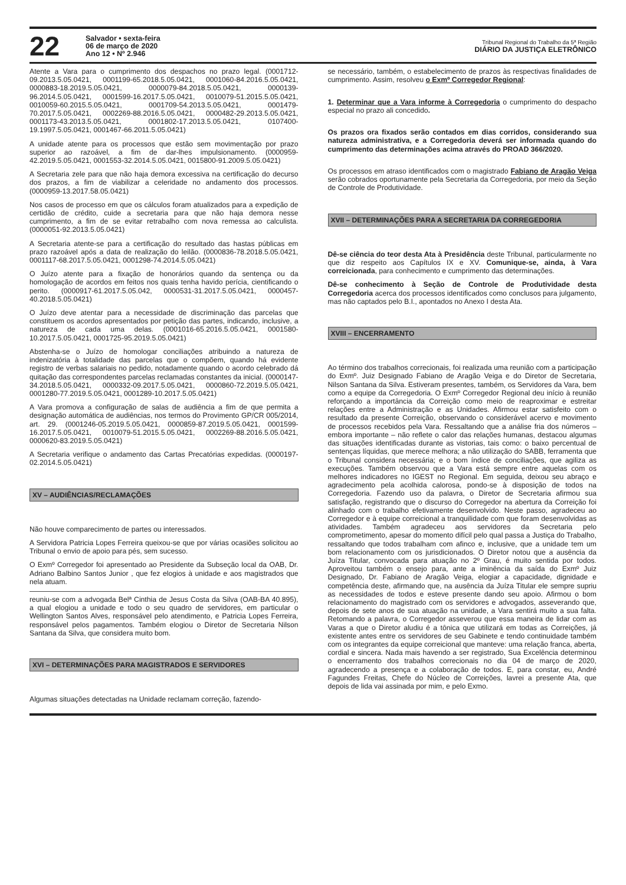22
Salvador • sexta-feira
06 de março de 2020
Ano 12 • Nº 2.946
Tribunal Regional do Trabalho da 5ª Região
DIÁRIO DA JUSTIÇA ELETRÔNICO
Atente a Vara para o cumprimento dos despachos no prazo legal. (0001712-09.2013.5.05.0421, 0001199-65.2018.5.05.0421, 0001060-84.2016.5.05.0421, 0000883-18.2019.5.05.0421, 0000079-84.2018.5.05.0421, 0000139-96.2014.5.05.0421, 0001599-16.2017.5.05.0421, 0010079-51.2015.5.05.0421, 0010059-60.2015.5.05.0421, 0001709-54.2013.5.05.0421, 0001479-70.2017.5.05.0421, 0002269-88.2016.5.05.0421, 0000482-29.2013.5.05.0421, 0001173-43.2013.5.05.0421, 0001802-17.2013.5.05.0421, 0107400-19.1997.5.05.0421, 0001467-66.2011.5.05.0421)
A unidade atente para os processos que estão sem movimentação por prazo superior ao razoável, a fim de dar-lhes impulsionamento. (0000959-42.2019.5.05.0421, 0001553-32.2014.5.05.0421, 0015800-91.2009.5.05.0421)
A Secretaria zele para que não haja demora excessiva na certificação do decurso dos prazos, a fim de viabilizar a celeridade no andamento dos processos. (0000959-13.2017.58.05.0421)
Nos casos de processo em que os cálculos foram atualizados para a expedição de certidão de crédito, cuide a secretaria para que não haja demora nesse cumprimento, a fim de se evitar retrabalho com nova remessa ao calculista. (0000051-92.2013.5.05.0421)
A Secretaria atente-se para a certificação do resultado das hastas públicas em prazo razoável após a data de realização do leilão. (0000836-78.2018.5.05.0421, 0001117-68.2017.5.05.0421, 0001298-74.2014.5.05.0421)
O Juízo atente para a fixação de honorários quando da sentença ou da homologação de acordos em feitos nos quais tenha havido perícia, cientificando o perito. (0000917-61.2017.5.05.042, 0000531-31.2017.5.05.0421, 0000457-40.2018.5.05.0421)
O Juízo deve atentar para a necessidade de discriminação das parcelas que constituem os acordos apresentados por petição das partes, indicando, inclusive, a natureza de cada uma delas. (0001016-65.2016.5.05.0421, 0001580-10.2017.5.05.0421, 0001725-95.2019.5.05.0421)
Abstenha-se o Juízo de homologar conciliações atribuindo a natureza de indenizatória à totalidade das parcelas que o compõem, quando há evidente registro de verbas salariais no pedido, notadamente quando o acordo celebrado dá quitação das correspondentes parcelas reclamadas constantes da inicial. (0000147-34.2018.5.05.0421, 0000332-09.2017.5.05.0421, 0000860-72.2019.5.05.0421, 0001280-77.2019.5.05.0421, 0001289-10.2017.5.05.0421)
A Vara promova a configuração de salas de audiência a fim de que permita a designação automática de audiências, nos termos do Provimento GP/CR 005/2014, art. 29. (0001246-05.2019.5.05.0421, 0000859-87.2019.5.05.0421, 0001599-16.2017.5.05.0421, 0010079-51.2015.5.05.0421, 0002269-88.2016.5.05.0421, 0000620-83.2019.5.05.0421)
A Secretaria verifique o andamento das Cartas Precatórias expedidas. (0000197-02.2014.5.05.0421)
XV – AUDIÊNCIAS/RECLAMAÇÕES
Não houve comparecimento de partes ou interessados.
A Servidora Patricia Lopes Ferreira queixou-se que por várias ocasiões solicitou ao Tribunal o envio de apoio para pés, sem sucesso.
O Exmº Corregedor foi apresentado ao Presidente da Subseção local da OAB, Dr. Adriano Balbino Santos Junior , que fez elogios à unidade e aos magistrados que nela atuam.
reuniu-se com a advogada Belª Cinthia de Jesus Costa da Silva (OAB-BA 40.895), a qual elogiou a unidade e todo o seu quadro de servidores, em particular o Wellington Santos Alves, responsável pelo atendimento, e Patricia Lopes Ferreira, responsável pelos pagamentos. Também elogiou o Diretor de Secretaria Nilson Santana da Silva, que considera muito bom.
XVI – DETERMINAÇÕES PARA MAGISTRADOS E SERVIDORES
Algumas situações detectadas na Unidade reclamam correção, fazendo-
se necessário, também, o estabelecimento de prazos às respectivas finalidades de cumprimento. Assim, resolveu o Exmº Corregedor Regional:
1. Determinar que a Vara informe à Corregedoria o cumprimento do despacho especial no prazo ali concedido.
Os prazos ora fixados serão contados em dias corridos, considerando sua natureza administrativa, e a Corregedoria deverá ser informada quando do cumprimento das determinações acima através do PROAD 366/2020.
Os processos em atraso identificados com o magistrado Fabiano de Aragão Veiga serão cobrados oportunamente pela Secretaria da Corregedoria, por meio da Seção de Controle de Produtividade.
XVII – DETERMINAÇÕES PARA A SECRETARIA DA CORREGEDORIA
Dê-se ciência do teor desta Ata à Presidência deste Tribunal, particularmente no que diz respeito aos Capítulos IX e XV. Comunique-se, ainda, à Vara correicionada, para conhecimento e cumprimento das determinações.
Dê-se conhecimento à Seção de Controle de Produtividade desta Corregedoria acerca dos processos identificados como conclusos para julgamento, mas não captados pelo B.I., apontados no Anexo I desta Ata.
XVIII – ENCERRAMENTO
Ao término dos trabalhos correcionais, foi realizada uma reunião com a participação do Exmº. Juiz Designado Fabiano de Aragão Veiga e do Diretor de Secretaria, Nilson Santana da Silva. Estiveram presentes, também, os Servidores da Vara, bem como a equipe da Corregedoria. O Exmº Corregedor Regional deu início à reunião reforçando a importância da Correição como meio de reaproximar e estreitar relações entre a Administração e as Unidades. Afirmou estar satisfeito com o resultado da presente Correição, observando o considerável acervo e movimento de processos recebidos pela Vara. Ressaltando que a análise fria dos números – embora importante – não reflete o calor das relações humanas, destacou algumas das situações identificadas durante as vistorias, tais como: o baixo percentual de sentenças líquidas, que merece melhora; a não utilização do SABB, ferramenta que o Tribunal considera necessária; e o bom índice de conciliações, que agiliza as execuções. Também observou que a Vara está sempre entre aquelas com os melhores indicadores no IGEST no Regional. Em seguida, deixou seu abraço e agradecimento pela acolhida calorosa, pondo-se à disposição de todos na Corregedoria. Fazendo uso da palavra, o Diretor de Secretaria afirmou sua satisfação, registrando que o discurso do Corregedor na abertura da Correição foi alinhado com o trabalho efetivamente desenvolvido. Neste passo, agradeceu ao Corregedor e à equipe correicional a tranquilidade com que foram desenvolvidas as atividades. Também agradeceu aos servidores da Secretaria pelo comprometimento, apesar do momento difícil pelo qual passa a Justiça do Trabalho, ressaltando que todos trabalham com afinco e, inclusive, que a unidade tem um bom relacionamento com os jurisdicionados. O Diretor notou que a ausência da Juíza Titular, convocada para atuação no 2º Grau, é muito sentida por todos. Aproveitou também o ensejo para, ante a iminência da saída do Exmº Juiz Designado, Dr. Fabiano de Aragão Veiga, elogiar a capacidade, dignidade e competência deste, afirmando que, na ausência da Juíza Titular ele sempre supriu as necessidades de todos e esteve presente dando seu apoio. Afirmou o bom relacionamento do magistrado com os servidores e advogados, asseverando que, depois de sete anos de sua atuação na unidade, a Vara sentirá muito a sua falta. Retomando a palavra, o Corregedor asseverou que essa maneira de lidar com as Varas a que o Diretor aludiu é a tônica que utilizará em todas as Correições, já existente antes entre os servidores de seu Gabinete e tendo continuidade também com os integrantes da equipe correicional que manteve: uma relação franca, aberta, cordial e sincera. Nada mais havendo a ser registrado, Sua Excelência determinou o encerramento dos trabalhos correcionais no dia 04 de março de 2020, agradecendo a presença e a colaboração de todos. E, para constar, eu, André Fagundes Freitas, Chefe do Núcleo de Correições, lavrei a presente Ata, que depois de lida vai assinada por mim, e pelo Exmo.